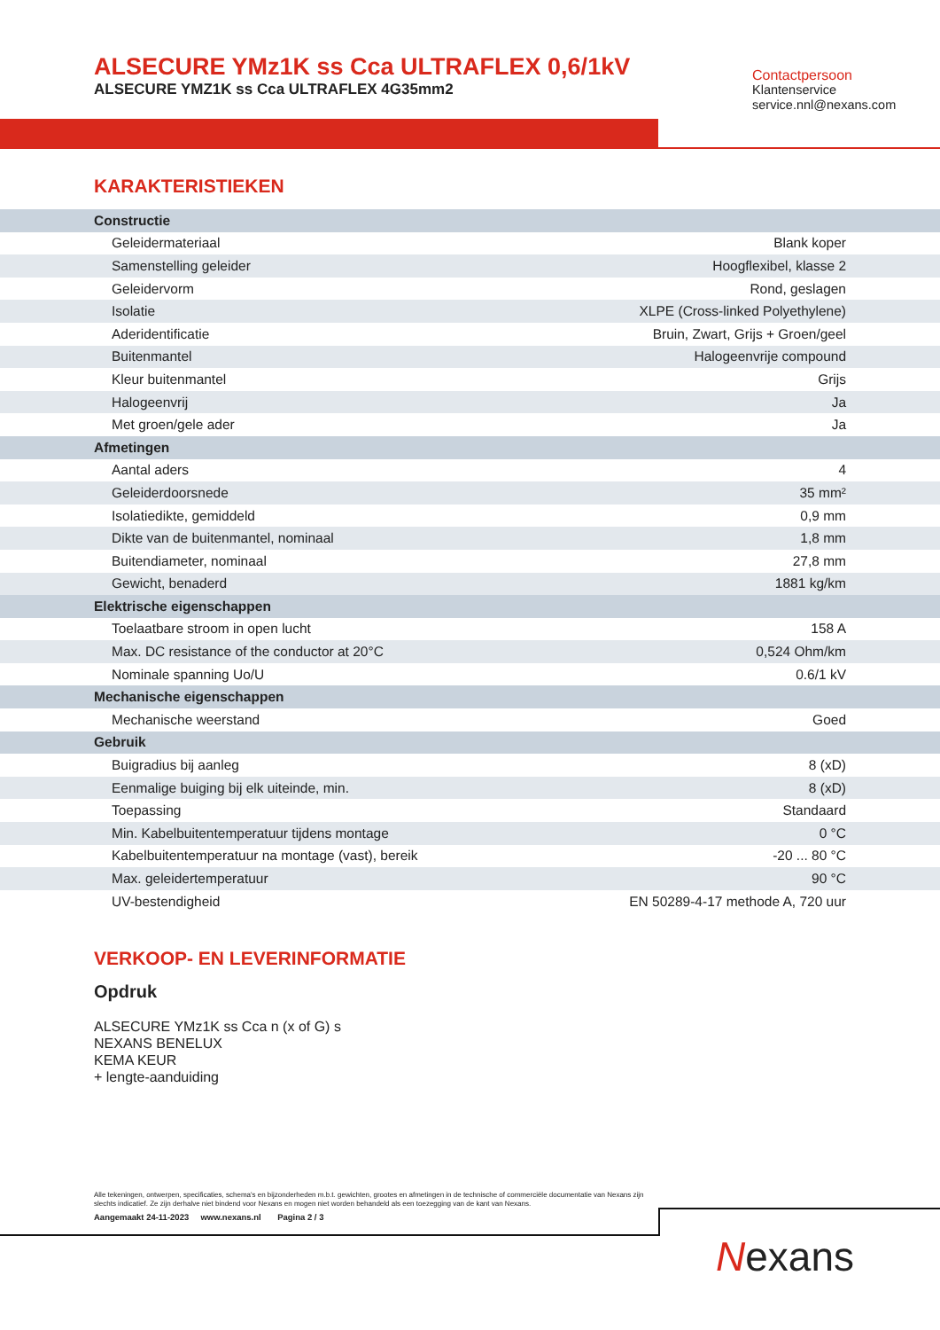ALSECURE YMz1K ss Cca ULTRAFLEX 0,6/1kV
ALSECURE YMZ1K ss Cca ULTRAFLEX 4G35mm2
Contactpersoon
Klantenservice
service.nnl@nexans.com
KARAKTERISTIEKEN
| Constructie | |
| Geleidermateriaal | Blank koper |
| Samenstelling geleider | Hoogflexibel, klasse 2 |
| Geleidervorm | Rond, geslagen |
| Isolatie | XLPE (Cross-linked Polyethylene) |
| Aderidentificatie | Bruin, Zwart, Grijs + Groen/geel |
| Buitenmantel | Halogeenvrije compound |
| Kleur buitenmantel | Grijs |
| Halogeenvrij | Ja |
| Met groen/gele ader | Ja |
| Afmetingen | |
| Aantal aders | 4 |
| Geleiderdoorsnede | 35 mm² |
| Isolatiedikte, gemiddeld | 0,9 mm |
| Dikte van de buitenmantel, nominaal | 1,8 mm |
| Buitendiameter, nominaal | 27,8 mm |
| Gewicht, benaderd | 1881 kg/km |
| Elektrische eigenschappen | |
| Toelaatbare stroom in open lucht | 158 A |
| Max. DC resistance of the conductor at 20°C | 0,524 Ohm/km |
| Nominale spanning Uo/U | 0.6/1 kV |
| Mechanische eigenschappen | |
| Mechanische weerstand | Goed |
| Gebruik | |
| Buigradius bij aanleg | 8 (xD) |
| Eenmalige buiging bij elk uiteinde, min. | 8 (xD) |
| Toepassing | Standaard |
| Min. Kabelbuitentemperatuur tijdens montage | 0 °C |
| Kabelbuitentemperatuur na montage (vast), bereik | -20 ... 80 °C |
| Max. geleidertemperatuur | 90 °C |
| UV-bestendigheid | EN 50289-4-17 methode A, 720 uur |
VERKOOP- EN LEVERINFORMATIE
Opdruk
ALSECURE YMz1K ss Cca n (x of G) s
NEXANS BENELUX
KEMA KEUR
+ lengte-aanduiding
Alle tekeningen, ontwerpen, specificaties, schema's en bijzonderheden m.b.t. gewichten, grootes en afmetingen in de technische of commerciële documentatie van Nexans zijn slechts indicatief. Ze zijn derhalve niet bindend voor Nexans en mogen niet worden behandeld als een toezegging van de kant van Nexans.
Aangemaakt 24-11-2023 www.nexans.nl Pagina 2 / 3
Nexans